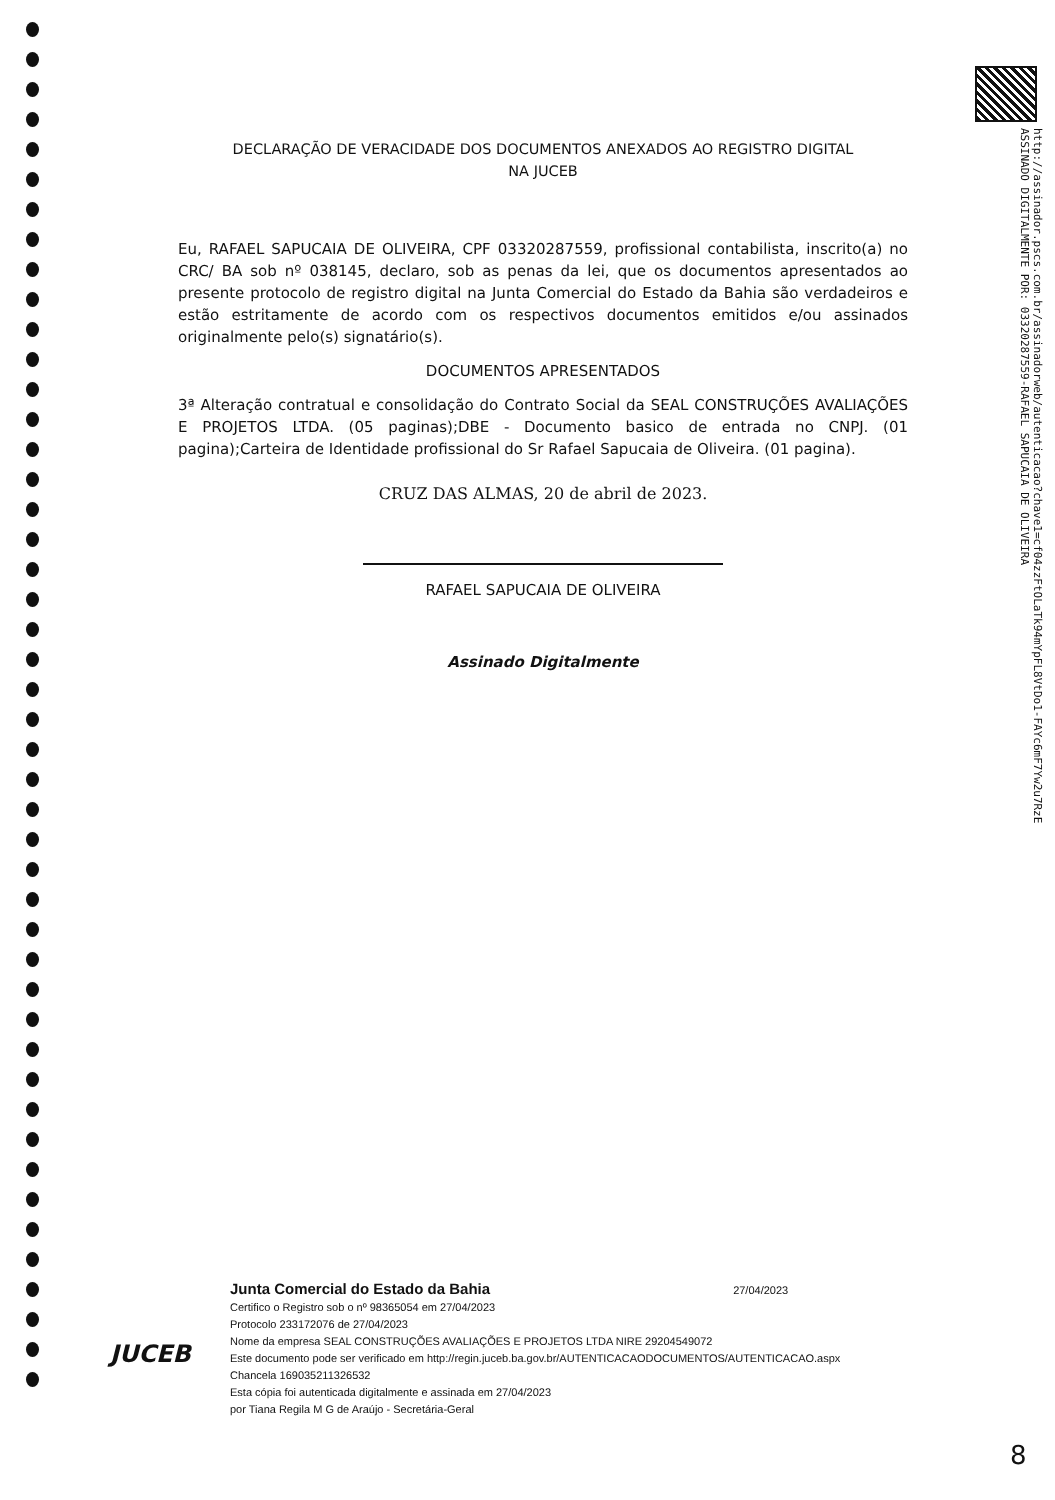http://assinador.pscs.com.br/assinadorweb/autenticacao?chave1=cf04zzFtOLaTk94mYpFL8VtDo1-FAYc6mF7Yw2u7RzE
ASSINADO DIGITALMENTE POR: 03320287559-RAFAEL SAPUCAIA DE OLIVEIRA
DECLARAÇÃO DE VERACIDADE DOS DOCUMENTOS ANEXADOS AO REGISTRO DIGITAL
NA JUCEB
Eu, RAFAEL SAPUCAIA DE OLIVEIRA, CPF 03320287559, profissional contabilista, inscrito(a) no CRC/ BA sob nº 038145, declaro, sob as penas da lei, que os documentos apresentados ao presente protocolo de registro digital na Junta Comercial do Estado da Bahia são verdadeiros e estão estritamente de acordo com os respectivos documentos emitidos e/ou assinados originalmente pelo(s) signatário(s).
DOCUMENTOS APRESENTADOS
3ª Alteração contratual e consolidação do Contrato Social da SEAL CONSTRUÇÕES AVALIAÇÕES E PROJETOS LTDA. (05 paginas);DBE - Documento basico de entrada no CNPJ. (01 pagina);Carteira de Identidade profissional do Sr Rafael Sapucaia de Oliveira. (01 pagina).
CRUZ DAS ALMAS, 20 de abril de 2023.
RAFAEL SAPUCAIA DE OLIVEIRA
Assinado Digitalmente
JUCEB
Junta Comercial do Estado da Bahia 27/04/2023
Certifico o Registro sob o nº 98365054 em 27/04/2023
Protocolo 233172076 de 27/04/2023
Nome da empresa SEAL CONSTRUÇÕES AVALIAÇÕES E PROJETOS LTDA NIRE 29204549072
Este documento pode ser verificado em http://regin.juceb.ba.gov.br/AUTENTICACAODOCUMENTOS/AUTENTICACAO.aspx
Chancela 169035211326532
Esta cópia foi autenticada digitalmente e assinada em 27/04/2023
por Tiana Regila M G de Araújo - Secretária-Geral
8